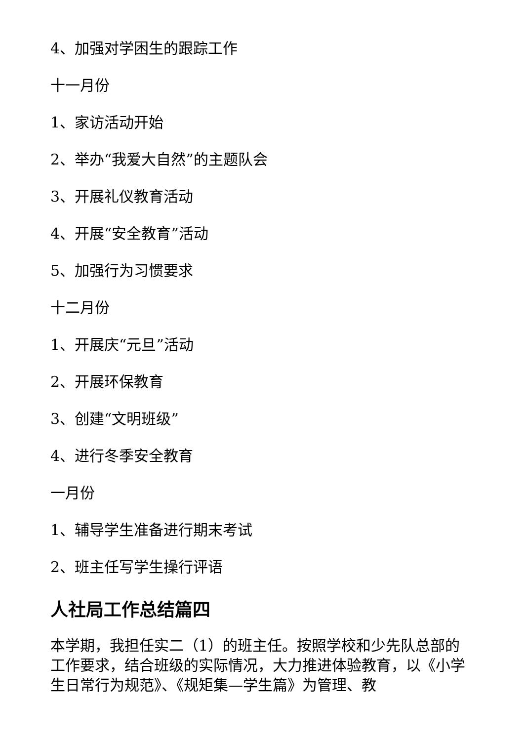4、加强对学困生的跟踪工作
十一月份
1、家访活动开始
2、举办“我爱大自然”的主题队会
3、开展礼仪教育活动
4、开展“安全教育”活动
5、加强行为习惯要求
十二月份
1、开展庆“元旦”活动
2、开展环保教育
3、创建“文明班级”
4、进行冬季安全教育
一月份
1、辅导学生准备进行期末考试
2、班主任写学生操行评语
人社局工作总结篇四
本学期，我担任实二（1）的班主任。按照学校和少先队总部的工作要求，结合班级的实际情况，大力推进体验教育，以《小学生日常行为规范》、《规矩集—学生篇》为管理、教